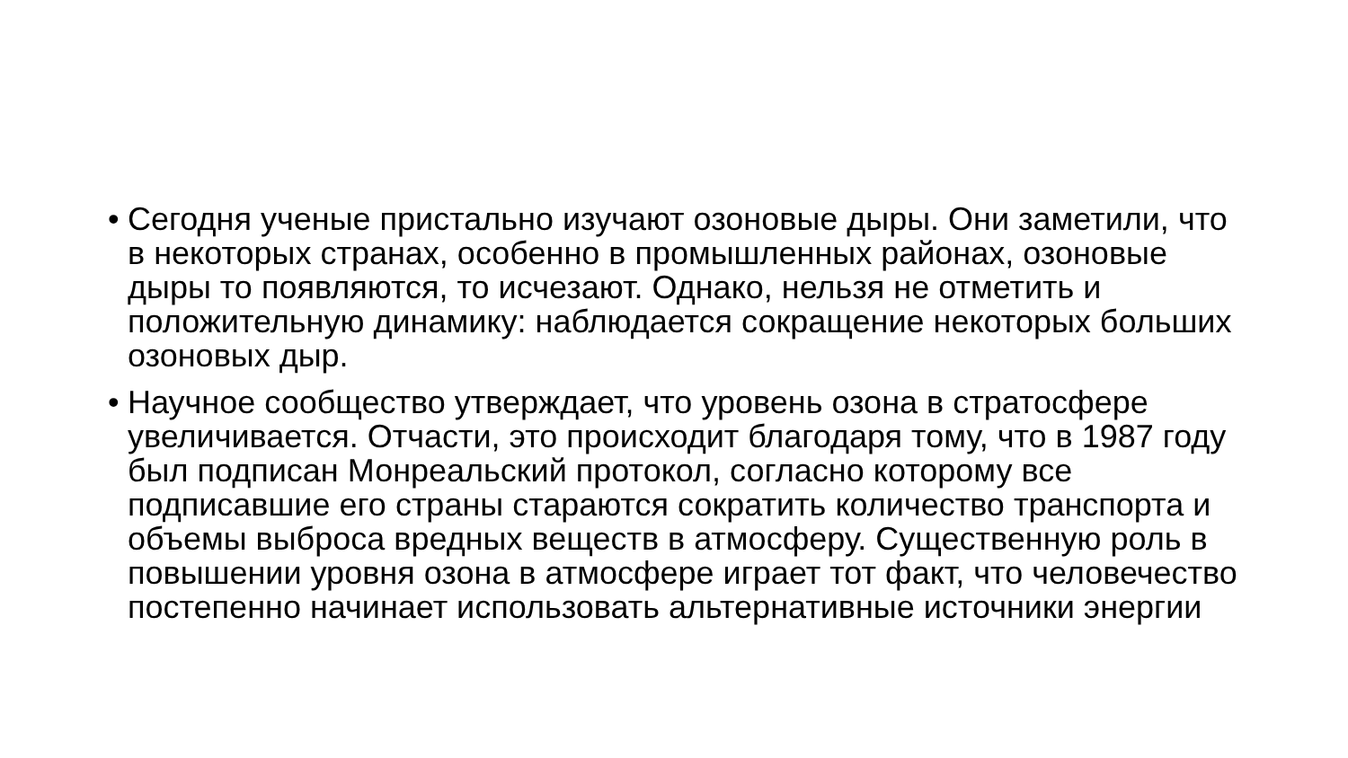• Сегодня ученые пристально изучают озоновые дыры. Они заметили, что в некоторых странах, особенно в промышленных районах, озоновые дыры то появляются, то исчезают. Однако, нельзя не отметить и положительную динамику: наблюдается сокращение некоторых больших озоновых дыр.
• Научное сообщество утверждает, что уровень озона в стратосфере увеличивается. Отчасти, это происходит благодаря тому, что в 1987 году был подписан Монреальский протокол, согласно которому все подписавшие его страны стараются сократить количество транспорта и объемы выброса вредных веществ в атмосферу. Существенную роль в повышении уровня озона в атмосфере играет тот факт, что человечество постепенно начинает использовать альтернативные источники энергии